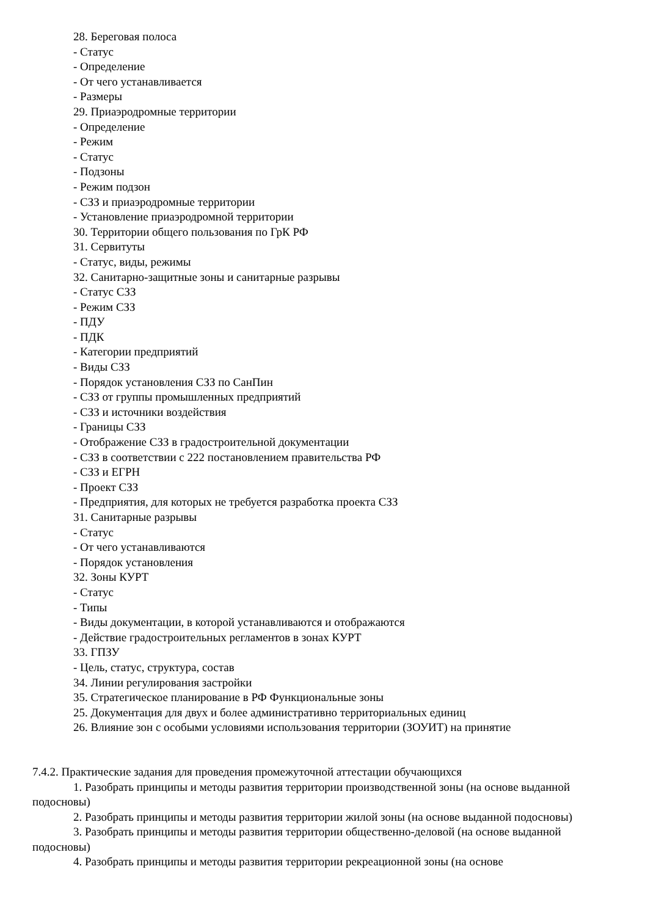28. Береговая полоса
- Статус
- Определение
- От чего устанавливается
- Размеры
29. Приаэродромные территории
- Определение
- Режим
- Статус
- Подзоны
- Режим подзон
- СЗЗ и приаэродромные территории
- Установление приаэродромной территории
30. Территории общего пользования по ГрК РФ
31. Сервитуты
- Статус, виды, режимы
32. Санитарно-защитные зоны и санитарные разрывы
- Статус СЗЗ
- Режим СЗЗ
- ПДУ
- ПДК
- Категории предприятий
- Виды СЗЗ
- Порядок установления СЗЗ по СанПин
- СЗЗ от группы промышленных предприятий
- СЗЗ и источники воздействия
- Границы СЗЗ
- Отображение СЗЗ в градостроительной документации
- СЗЗ в соответствии с 222 постановлением правительства РФ
- СЗЗ и ЕГРН
- Проект СЗЗ
- Предприятия, для которых не требуется разработка проекта СЗЗ
31. Санитарные разрывы
- Статус
- От чего устанавливаются
- Порядок установления
32. Зоны КУРТ
- Статус
- Типы
- Виды документации, в которой устанавливаются и отображаются
- Действие градостроительных регламентов в зонах КУРТ
33. ГПЗУ
- Цель, статус, структура, состав
34. Линии регулирования застройки
35. Стратегическое планирование в РФ Функциональные зоны
25. Документация для двух и более административно территориальных единиц
26. Влияние зон с особыми условиями использования территории (ЗОУИТ) на принятие
7.4.2. Практические задания для проведения промежуточной аттестации обучающихся
1. Разобрать принципы и методы развития территории производственной зоны (на основе выданной подосновы)
2. Разобрать принципы и методы развития территории жилой зоны (на основе выданной подосновы)
3. Разобрать принципы и методы развития территории общественно-деловой (на основе выданной подосновы)
4. Разобрать принципы и методы развития территории рекреационной зоны (на основе